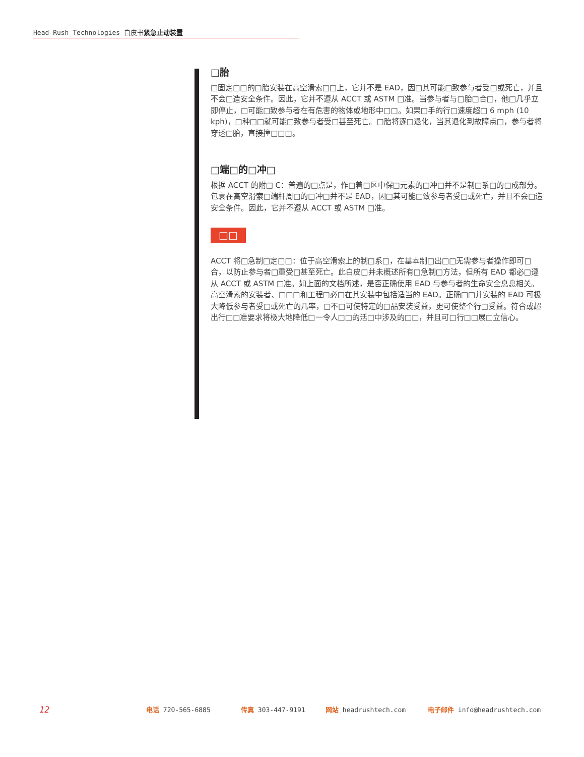Head Rush Technologies 白皮书紧急止动装置
□胎
□固定□□的□胎安装在高空滑索□□上，它并不是 EAD，因□其可能□致参与者受□或死亡，并且不会□造安全条件。因此，它并不遵从 ACCT 或 ASTM □准。当参与者与□胎□合□，他□几乎立即停止，□可能□致参与者在有危害的物体或地形中□□。如果□手的行□速度超□ 6 mph (10 kph)，□种□□就可能□致参与者受□甚至死亡。□胎将逐□退化，当其退化到故障点□，参与者将穿透□胎，直接撞□□□。
□端□的□冲□
根据 ACCT 的附□ C：普遍的□点是，作□着□区中保□元素的□冲□并不是制□系□的□成部分。包裹在高空滑索□端杆周□的□冲□并不是 EAD，因□其可能□致参与者受□或死亡，并且不会□造安全条件。因此，它并不遵从 ACCT 或 ASTM □准。
□□
ACCT 将□急制□定□□：位于高空滑索上的制□系□，在基本制□出□□无需参与者操作即可□合，以防止参与者□重受□甚至死亡。此白皮□并未概述所有□急制□方法，但所有 EAD 都必□遵从 ACCT 或 ASTM □准。如上面的文档所述，是否正确使用 EAD 与参与者的生命安全息息相关。高空滑索的安装者、□□□和工程□必□在其安装中包括适当的 EAD。正确□□并安装的 EAD 可极大降低参与者受□或死亡的几率，□不□可使特定的□品安装受益，更可使整个行□受益。符合或超出行□□准要求将极大地降低□一令人□□的活□中涉及的□□，并且可□行□□展□立信心。
12 电话 720-565-6885 传真 303-447-9191 网站 headrushtech.com 电子邮件 info@headrushtech.com